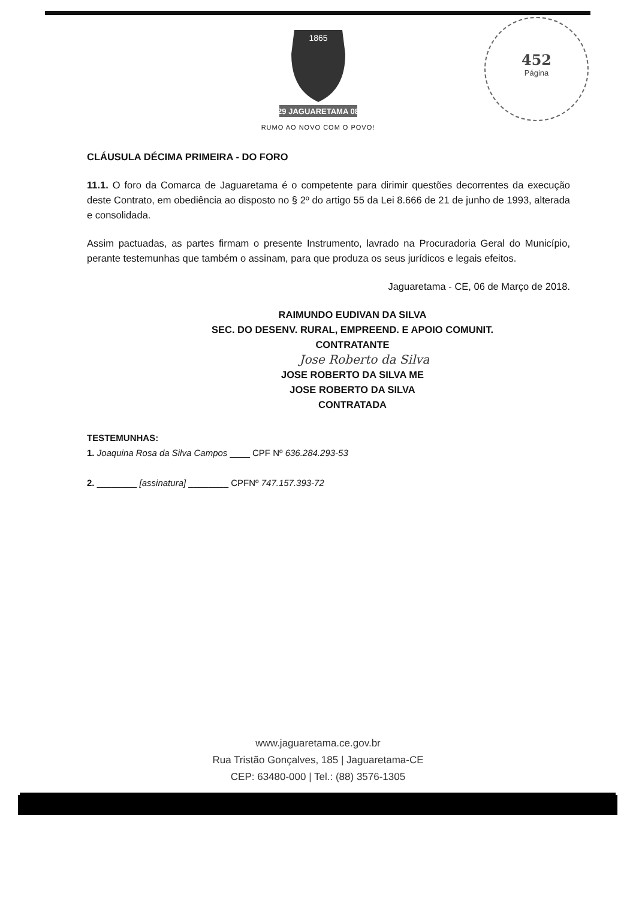452
Página
1865
29 JAGUARETAMA 08
RUMO AO NOVO COM O POVO!
CLÁUSULA DÉCIMA PRIMEIRA - DO FORO
11.1. O foro da Comarca de Jaguaretama é o competente para dirimir questões decorrentes da execução deste Contrato, em obediência ao disposto no § 2º do artigo 55 da Lei 8.666 de 21 de junho de 1993, alterada e consolidada.
Assim pactuadas, as partes firmam o presente Instrumento, lavrado na Procuradoria Geral do Município, perante testemunhas que também o assinam, para que produza os seus jurídicos e legais efeitos.
Jaguaretama - CE, 06 de Março de 2018.
RAIMUNDO EUDIVAN DA SILVA
SEC. DO DESENV. RURAL, EMPREEND. E APOIO COMUNIT.
CONTRATANTE
Jose Roberto da Silva
JOSE ROBERTO DA SILVA ME
JOSE ROBERTO DA SILVA
CONTRATADA
TESTEMUNHAS:
1. Joaquina Rosa da Silva Campos ____ CPF Nº 636.284.293-53
2. ________ [assinatura] ________ CPFNº 747.157.393-72
www.jaguaretama.ce.gov.br
Rua Tristão Gonçalves, 185 | Jaguaretama-CE
CEP: 63480-000 | Tel.: (88) 3576-1305